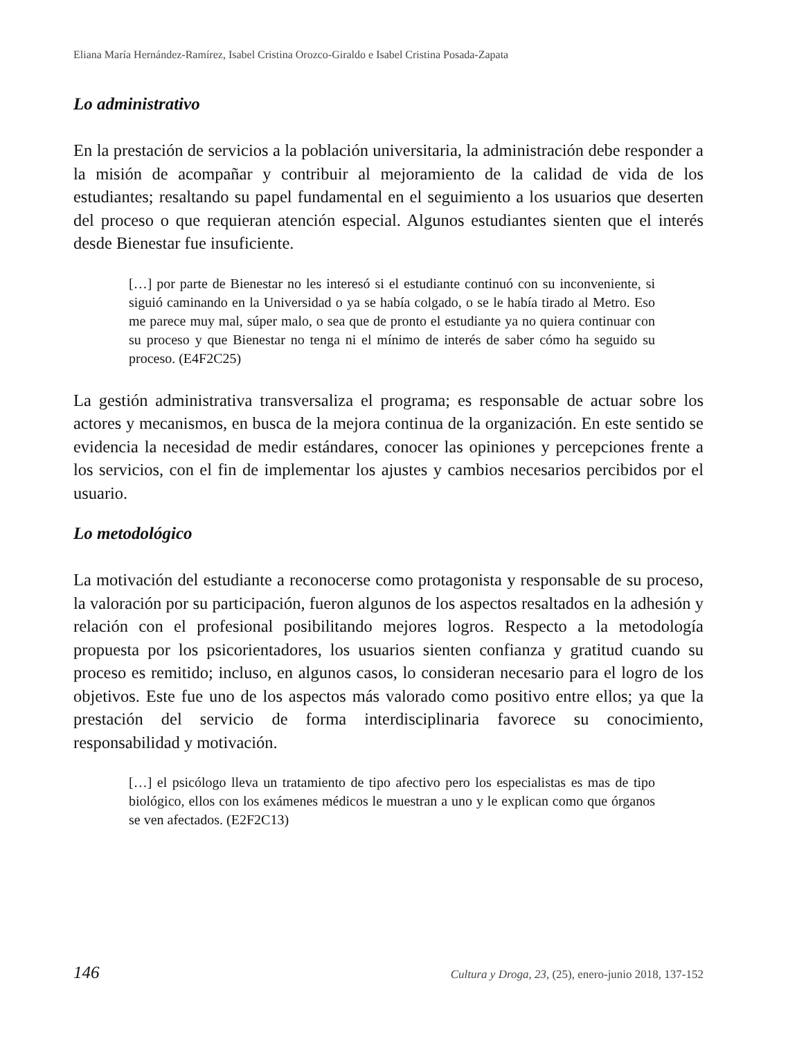Eliana María Hernández-Ramírez, Isabel Cristina Orozco-Giraldo e Isabel Cristina Posada-Zapata
Lo administrativo
En la prestación de servicios a la población universitaria, la administración debe responder a la misión de acompañar y contribuir al mejoramiento de la calidad de vida de los estudiantes; resaltando su papel fundamental en el seguimiento a los usuarios que deserten del proceso o que requieran atención especial. Algunos estudiantes sienten que el interés desde Bienestar fue insuficiente.
[…] por parte de Bienestar no les interesó si el estudiante continuó con su inconveniente, si siguió caminando en la Universidad o ya se había colgado, o se le había tirado al Metro. Eso me parece muy mal, súper malo, o sea que de pronto el estudiante ya no quiera continuar con su proceso y que Bienestar no tenga ni el mínimo de interés de saber cómo ha seguido su proceso. (E4F2C25)
La gestión administrativa transversaliza el programa; es responsable de actuar sobre los actores y mecanismos, en busca de la mejora continua de la organización. En este sentido se evidencia la necesidad de medir estándares, conocer las opiniones y percepciones frente a los servicios, con el fin de implementar los ajustes y cambios necesarios percibidos por el usuario.
Lo metodológico
La motivación del estudiante a reconocerse como protagonista y responsable de su proceso, la valoración por su participación, fueron algunos de los aspectos resaltados en la adhesión y relación con el profesional posibilitando mejores logros. Respecto a la metodología propuesta por los psicorientadores, los usuarios sienten confianza y gratitud cuando su proceso es remitido; incluso, en algunos casos, lo consideran necesario para el logro de los objetivos. Este fue uno de los aspectos más valorado como positivo entre ellos; ya que la prestación del servicio de forma interdisciplinaria favorece su conocimiento, responsabilidad y motivación.
[…] el psicólogo lleva un tratamiento de tipo afectivo pero los especialistas es mas de tipo biológico, ellos con los exámenes médicos le muestran a uno y le explican como que órganos se ven afectados. (E2F2C13)
146 Cultura y Droga, 23, (25), enero-junio 2018, 137-152